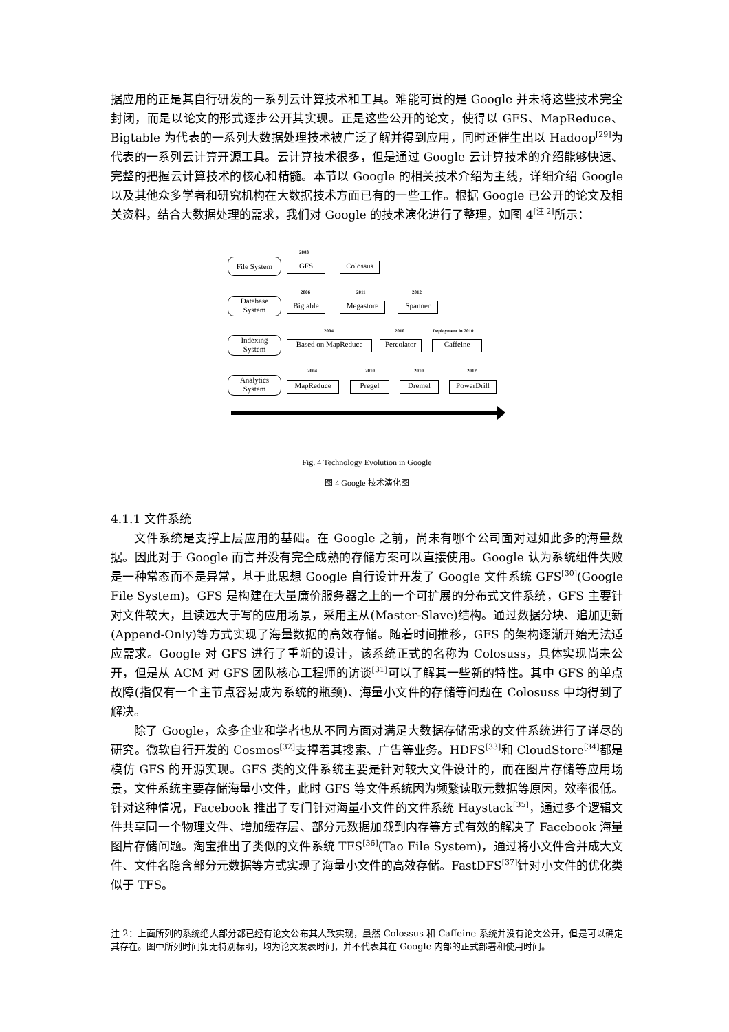据应用的正是其自行研发的一系列云计算技术和工具。难能可贵的是 Google 并未将这些技术完全封闭，而是以论文的形式逐步公开其实现。正是这些公开的论文，使得以 GFS、MapReduce、Bigtable 为代表的一系列大数据处理技术被广泛了解并得到应用，同时还催生出以 Hadoop<sup>[29]</sup>为代表的一系列云计算开源工具。云计算技术很多，但是通过 Google 云计算技术的介绍能够快速、完整的把握云计算技术的核心和精髓。本节以 Google 的相关技术介绍为主线，详细介绍 Google 以及其他众多学者和研究机构在大数据技术方面已有的一些工作。根据 Google 已公开的论文及相关资料，结合大数据处理的需求，我们对 Google 的技术演化进行了整理，如图 4<sup>[注 2]</sup>所示：
File System
2003
GFS Colossus
Database
System
2006
Bigtable
2011
Megastore
2012
Spanner
Indexing
System
2004
Based on MapReduce
2010
Percolator
Deployment in 2010
Caffeine
Analytics
System
2004
MapReduce
2010
Pregel
2010
Dremel
2012
PowerDrill
Fig. 4 Technology Evolution in Google
图 4 Google 技术演化图
4.1.1 文件系统
文件系统是支撑上层应用的基础。在 Google 之前，尚未有哪个公司面对过如此多的海量数据。因此对于 Google 而言并没有完全成熟的存储方案可以直接使用。Google 认为系统组件失败是一种常态而不是异常，基于此思想 Google 自行设计开发了 Google 文件系统 GFS<sup>[30]</sup>(Google File System)。GFS 是构建在大量廉价服务器之上的一个可扩展的分布式文件系统，GFS 主要针对文件较大，且读远大于写的应用场景，采用主从(Master-Slave)结构。通过数据分块、追加更新(Append-Only)等方式实现了海量数据的高效存储。随着时间推移，GFS 的架构逐渐开始无法适应需求。Google 对 GFS 进行了重新的设计，该系统正式的名称为 Colosuss，具体实现尚未公开，但是从 ACM 对 GFS 团队核心工程师的访谈<sup>[31]</sup>可以了解其一些新的特性。其中 GFS 的单点故障(指仅有一个主节点容易成为系统的瓶颈)、海量小文件的存储等问题在 Colosuss 中均得到了解决。
除了 Google，众多企业和学者也从不同方面对满足大数据存储需求的文件系统进行了详尽的研究。微软自行开发的 Cosmos<sup>[32]</sup>支撑着其搜索、广告等业务。HDFS<sup>[33]</sup>和 CloudStore<sup>[34]</sup>都是模仿 GFS 的开源实现。GFS 类的文件系统主要是针对较大文件设计的，而在图片存储等应用场景，文件系统主要存储海量小文件，此时 GFS 等文件系统因为频繁读取元数据等原因，效率很低。针对这种情况，Facebook 推出了专门针对海量小文件的文件系统 Haystack<sup>[35]</sup>，通过多个逻辑文件共享同一个物理文件、增加缓存层、部分元数据加载到内存等方式有效的解决了 Facebook 海量图片存储问题。淘宝推出了类似的文件系统 TFS<sup>[36]</sup>(Tao File System)，通过将小文件合并成大文件、文件名隐含部分元数据等方式实现了海量小文件的高效存储。FastDFS<sup>[37]</sup>针对小文件的优化类似于 TFS。
注 2：上面所列的系统绝大部分都已经有论文公布其大致实现，虽然 Colossus 和 Caffeine 系统并没有论文公开，但是可以确定其存在。图中所列时间如无特别标明，均为论文发表时间，并不代表其在 Google 内部的正式部署和使用时间。